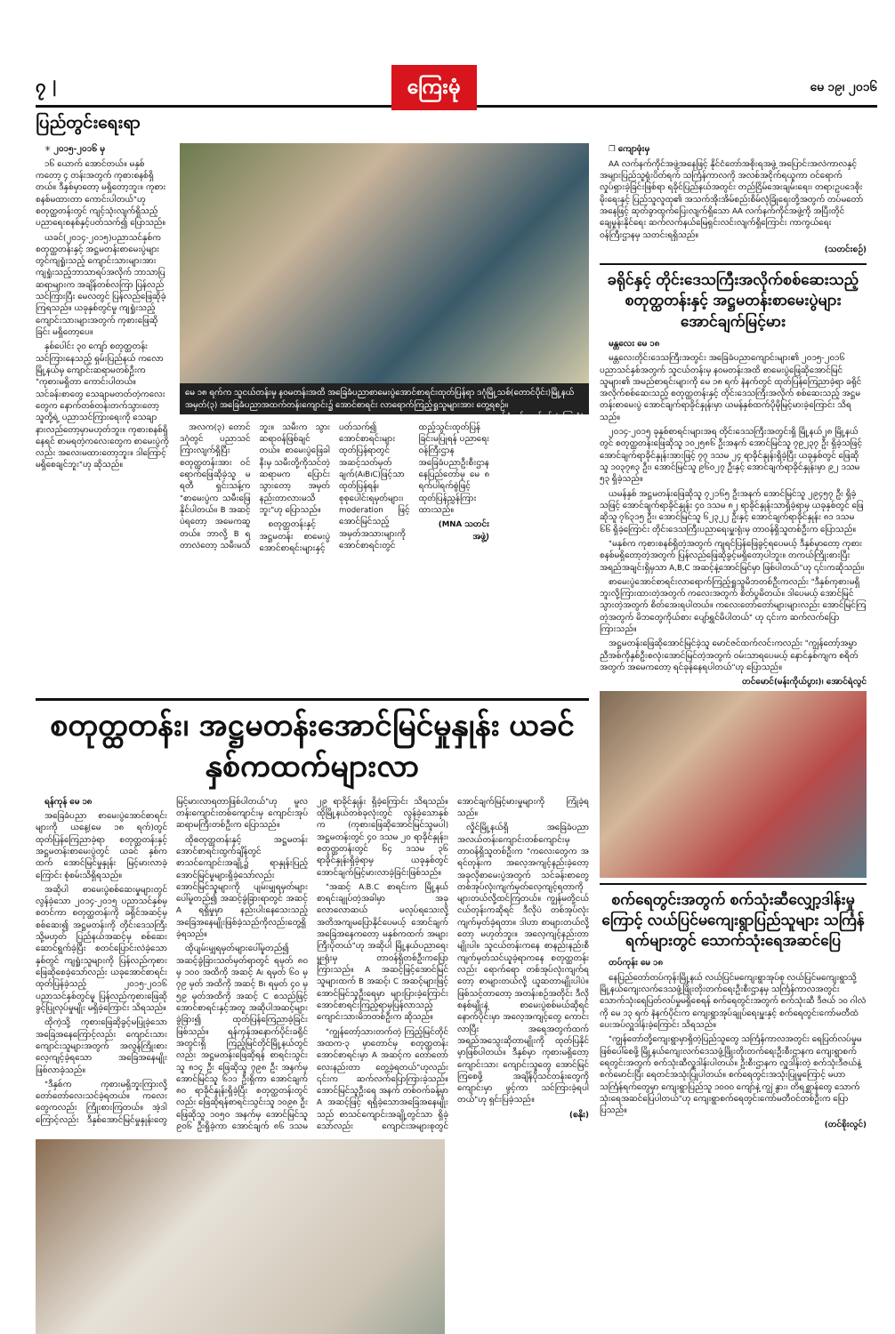၇ | ကြေးမုံ မေ ၁၉၊ ၂၀၁၆
ပြည်တွင်းရေးရာ
✳ ၂၀၁၅-၂၀၁၆ မှ
၁၆ ယောက် အောင်တယ်။ မနှစ်ကတော့ ၄ တန်းအတွက် ကုစားစနစ်ရှိတယ်။ ဒီနှစ်မှာတော့ မရှိတော့ဘူး။ ကုစားစနစ်မထားတာ ကောင်းပါတယ်"ဟု စတုတ္ထတန်းတွင် ကျင့်သုံးလျက်ရှိသည့် ပညာရေးစနစ်နှင့်ပတ်သက်၍ ပြောသည်။
ယခင်(၂၀၁၄-၂၀၁၅)ပညာသင်နှစ်က စတုတ္ထတန်းနှင့် အဋ္ဌမတန်းစာမေးပွဲများတွင်ကျရှုံးသည့် ကျောင်းသားများအား ကျရှုံးသည့်ဘာသာရပ်အလိုက် ဘာသာပြဆရာများက အချိန်တစ်လကြာ ပြန်လည်သင်ကြားပြီး မေလတွင် ပြန်လည်ဖြေဆိုခဲ့ကြရသည်။ ယခုနှစ်တွင်မူ ကျရှုံးသည့်ကျောင်းသားများအတွက် ကုစားဖြေဆိုခြင်း မရှိတော့ပေ။
နှစ်ပေါင်း ၃၀ ကျော် စတုတ္ထတန်းသင်ကြားနေသည့် ရှမ်းပြည်နယ် ကလောမြို့နယ်မှ ကျောင်းဆရာမတစ်ဦးက "ကုစားမရှိတာ ကောင်းပါတယ်။ သင်ခန်းစာတွေ သေချာမတတ်တဲ့ကလေးတွေက နောက်တစ်တန်းတက်သွားတော့ သူတို့ရဲ့ ပညာသင်ကြားရေးကို သေချာနားလည်တော့မှာမဟုတ်ဘူး။ ကုစားစနစ်ရှိနေရင် စာမရတဲ့ကလေးတွေက စာမေးပွဲကိုလည်း အလေးမထားတော့ဘူး။ ဒါကြောင့် မရှိစေချင်ဘူး"ဟု ဆိုသည်။
မေ ၁၈ ရက်က သူငယ်တန်းမှ န၀မတန်းအထိ အခြေခံပညာစာမေးပွဲအောင်စာရင်းထုတ်ပြန်ရာ ဒဂုံမြို့သစ်(တောင်ပိုင်း)မြို့နယ် အမှတ်(၃) အခြေခံပညာအထက်တန်းကျောင်း၌ အောင်စာရင်း လာရောက်ကြည့်ရှုသူများအား တွေ့ရစဉ်။ ဓာတ်ပုံ-ခင်မောင်ဝင်း(ကြေးမုံ)
အလက(၃) တောင်ဒဂုံတွင် ပညာသင်ကြားလျက်ရှိပြီး စတုတ္ထတန်းအား ဝင်ရောက်ဖြေဆိုခဲ့သူ မရတီ ရှင်းသန့်က "စာမေးပွဲက သမီးဖြေနိုင်ပါတယ်။ B အဆင့်ပဲရတော့ အမေကဆူတယ်။ ဘာလို့ B ရတာလဲတော့ သမီးမသိဘူး။ သမီးက သွားဆရာဝန်ဖြစ်ချင်တယ်။ စာမေးပွဲဖြေခါနီးမှ သမီးတို့ကိုသင်တဲ့ဆရာမက ပြောင်းသွားတော့ အမှတ်နည်းတာလားမသိဘူး"ဟု ပြောသည်။
စတုတ္ထတန်းနှင့် အဋ္ဌမတန်း စာမေးပွဲအောင်စာရင်းများနှင့်ပတ်သက်၍ အောင်စာရင်းများ ထုတ်ပြန်ရာတွင် အဆင့်သတ်မှတ်ချက်(A၊B၊C)ဖြင့်သာ ထုတ်ပြန်ရန်၊ စုစုပေါင်းရမှတ်များ၊ moderation ဖြင့် အောင်မြင်သည့် အမှတ်အသားများကို အောင်စာရင်းတွင် ထည့်သွင်းထုတ်ပြန်ခြင်းမပြုရန် ပညာရေးဝန်ကြီးဌာန အခြေခံပညာဦးစီးဌာန နေပြည်တော်မှ မေ ၈ ရက်ပါရက်စွဲဖြင့် ထုတ်ပြန်ညွှန်ကြားထားသည်။
(MNA သတင်းအဖွဲ့)
❒ ကျောဖုံးမှ
AA လက်နက်ကိုင်အဖွဲ့အနေဖြင့် နိုင်ငံတော်အစိုးရအဖွဲ့ အပြောင်းအလဲကာလနှင့် အများပြည်သူရုံးပိတ်ရက် သင်္ကြန်ကာလကို အလစ်အငိုက်ရယူကာ ဝင်ရောက်လှုပ်ရှားခဲ့ခြင်းဖြစ်ရာ ရခိုင်ပြည်နယ်အတွင်း တည်ငြိမ်အေးချမ်းရေး၊ တရားဥပဒေစိုးမိုးရေးနှင့် ပြည်သူလူထု၏ အသက်အိုးအိမ်စည်းစိမ်လုံခြုံရေးတို့အတွက် တပ်မတော်အနေဖြင့် ဆုတ်ခွာထွက်ပြေးလျက်ရှိသော AA လက်နက်ကိုင်အဖွဲ့ကို အပြီးတိုင်ချေမှုန်းနိုင်ရေး ဆက်လက်နယ်မြေရှင်းလင်းလျက်ရှိကြောင်း ကာကွယ်ရေးဝန်ကြီးဌာနမှ သတင်းရရှိသည်။
(သတင်းစဉ်)
ခရိုင်နှင့် တိုင်းဒေသကြီးအလိုက်စစ်ဆေးသည့် စတုတ္ထတန်းနှင့် အဋ္ဌမတန်းစာမေးပွဲများအောင်ချက်မြင့်မား
မန္တလေး မေ ၁၈
မန္တလေးတိုင်းဒေသကြီးအတွင်း အခြေခံပညာကျောင်းများ၏ ၂၀၁၅-၂၀၁၆ ပညာသင်နှစ်အတွက် သူငယ်တန်းမှ န၀မတန်းအထိ စာမေးပွဲဖြေဆိုအောင်မြင်သူများ၏ အမည်စာရင်းများကို မေ ၁၈ ရက် နံနက်တွင် ထုတ်ပြန်ကြေညာခဲ့ရာ ခရိုင်အလိုက်စစ်ဆေးသည့် စတုတ္ထတန်းနှင့် တိုင်းဒေသကြီးအလိုက် စစ်ဆေးသည့် အဋ္ဌမတန်းစာမေးပွဲ အောင်ချက်ရာခိုင်နှုန်းမှာ ယမန်နှစ်ထက်ပိုမိုမြင့်မားခဲ့ကြောင်း သိရသည်။
၂၀၁၄-၂၀၁၅ ခုနှစ်စာရင်းများအရ တိုင်းဒေသကြီးအတွင်းရှိ မြို့နယ်၂၈ မြို့နယ်တွင် စတုတ္ထတန်းဖြေဆိုသူ ၁၀၂၅၈၆ ဦးအနက် အောင်မြင်သူ ၇၉၂၃၇ ဦး ရှိခဲ့သဖြင့် အောင်ချက်ရာခိုင်နှုန်းအားဖြင့် ၇၇ ဒသမ ၂၄ ရာခိုင်နှုန်းရှိခဲ့ပြီး ယခုနှစ်တွင် ဖြေဆိုသူ ၁၀၃၇၈၃ ဦး၊ အောင်မြင်သူ ၉၆၀၂၇ ဦးနှင့် အောင်ချက်ရာခိုင်နှုန်းမှာ ၉၂ ဒသမ ၅၃ ရှိခဲ့သည်။
ယမန်နှစ် အဋ္ဌမတန်းဖြေဆိုသူ ၇၂၁၆၅ ဦးအနက် အောင်မြင်သူ ၂၉၄၅၇ ဦး ရှိခဲ့သဖြင့် အောင်ချက်ရာခိုင်နှုန်း ၄၀ ဒသမ ၈၂ ရာခိုင်နှုန်းသာရှိခဲ့ရာမှ ယခုနှစ်တွင် ဖြေဆိုသူ ၇၆၃၁၅ ဦး၊ အောင်မြင်သူ ၆၂၃၂၂ ဦးနှင့် အောင်ချက်ရာခိုင်နှုန်း ၈၁ ဒသမ ၆၆ ရှိခဲ့ကြောင်း တိုင်းဒေသကြီးပညာရေးမှူးရုံးမှ တာဝန်ရှိသူတစ်ဦးက ပြောသည်။
"မနှစ်က ကုစားစနစ်ရှိတဲ့အတွက် ကျရင်ပြန်ဖြေခွင့်ရပေမယ့် ဒီနှစ်မှာတော့ ကုစားစနစ်မရှိတော့တဲ့အတွက် ပြန်လည်ဖြေဆိုခွင့်မရှိတော့ပါဘူး။ တကယ်ကြိုးစားပြီး အရည်အချင်းရှိမှသာ A,B,C အဆင့်နဲ့အောင်မြင်မှာ ဖြစ်ပါတယ်"ဟု ၎င်းကဆိုသည်။
စာမေးပွဲအောင်စာရင်းလာရောက်ကြည့်ရှုသူမိဘတစ်ဦးကလည်း "ဒီနှစ်ကုစားမရှိဘူးလို့ကြားထားတဲ့အတွက် ကလေးအတွက် စိတ်ပူမိတယ်။ ဒါပေမယ့် အောင်မြင်သွားတဲ့အတွက် စိတ်အေးရပါတယ်။ ကလေးတော်တော်များများလည်း အောင်မြင်ကြတဲ့အတွက် မိဘတွေကိုယ်စား ပျော်ရွှင်မိပါတယ်" ဟု ၎င်းက ဆက်လက်ပြောကြားသည်။
အဋ္ဌမတန်းဖြေဆိုအောင်မြင်ခဲ့သူ မောင်ဇင်ထက်လင်းကလည်း "ကျွန်တော့်အမွှာညီအစ်ကိုနှစ်ဦးစလုံးအောင်မြင်တဲ့အတွက် ဝမ်းသာရပေမယ့် နောင်နှစ်ကျက စရိတ်အတွက် အမေကတော့ ရင်ခုန်နေရပါတယ်"ဟု ပြောသည်။
တင်မောင်(မန်းကိုယ်ပွား)၊ အောင်ရဲလွင်
စတုတ္ထတန်း၊ အဋ္ဌမတန်းအောင်မြင်မှုနှုန်း ယခင်နှစ်ကထက်များလာ
ရန်ကုန် မေ ၁၈
အခြေခံပညာ စာမေးပွဲအောင်စာရင်းများကို ယနေ့(မေ ၁၈ ရက်)တွင် ထုတ်ပြန်ကြေညာခဲ့ရာ စတုတ္ထတန်းနှင့် အဋ္ဌမတန်းစာမေးပွဲတွင် ယခင် နှစ်ကထက် အောင်မြင်မှုနှုန်း မြင့်မားလာခဲ့ကြောင်း စုံစမ်းသိရှိရသည်။
အဆိုပါ စာမေးပွဲစစ်ဆေးမှုများတွင် လွန်ခဲ့သော ၂၀၁၄-၂၀၁၅ ပညာသင်နှစ်မှစတင်ကာ စတုတ္ထတန်းကို ခရိုင်အဆင့်မှစစ်ဆေး၍ အဋ္ဌမတန်းကို တိုင်းဒေသကြီး သို့မဟုတ် ပြည်နယ်အဆင့်မှ စစ်ဆေးဆောင်ရွက်ခဲ့ပြီး စတင်ပြောင်းလဲခဲ့သောနှစ်တွင် ကျရှုံးသူများကို ပြန်လည်ကုစားဖြေဆိုစေခဲ့သော်လည်း ယခုအောင်စာရင်းထုတ်ပြန်ခဲ့သည့် ၂၀၁၅-၂၀၁၆ ပညာသင်နှစ်တွင်မူ ပြန်လည်ကုစားဖြေဆိုခွင့်ပြုလုပ်မှုမျိုး မရှိခဲ့ကြောင်း သိရသည်။
ထိုကဲ့သို့ ကုစားဖြေဆိုခွင့်မပြုခဲ့သောအခြေအနေကြောင့်လည်း ကျောင်းသား ကျောင်းသူများအတွက် အလွန်ကြိုးစားလေ့ကျင့်ခဲ့ရသော အခြေအနေမျိုး ဖြစ်လာခဲ့သည်။
"ဒီနှစ်က ကုစားမရှိဘူးကြားလို့ တော်တော်လေးသင်ခဲ့ရတယ်။ ကလေးတွေကလည်း ကြိုးစားကြတယ်။ အဲ့ဒါကြောင့်လည်း ဒီနှစ်အောင်မြင်မှုနှုန်းတွေ မြင့်မားလာရတာဖြစ်ပါတယ်"ဟု မူလတန်းကျောင်းတစ်ကျောင်းမှ ကျောင်းအုပ်ဆရာမကြီးတစ်ဦးက ပြောသည်။
ထိုစတုတ္ထတန်းနှင့် အဋ္ဌမတန်း အောင်စာရင်းထွက်ချိန်တွင် စာသင်ကျောင်းအချို့၌ ရာနှုန်းပြည့်အောင်မြင်မှုများရှိခဲ့သော်လည်း အောင်မြင်သူများကို ပျမ်းမျှရမှတ်များပေါ်မူတည်၍ အဆင့်ခွဲခြားရာတွင် အဆင့် A ရရှိမှုမှာ နည်းပါးနေသေးသည့် အခြေအနေမျိုးဖြစ်ခဲ့သည်ကိုလည်းတွေ့ရှိခဲ့ရသည်။
ထိုပျမ်းမျှရမှတ်များပေါ်မူတည်၍ အဆင့်ခွဲခြားသတ်မှတ်ရာတွင် ရမှတ် ၈၀ မှ ၁၀၀ အထိကို အဆင့် A၊ ရမှတ် ၆၀ မှ ၇၉ မှတ် အထိကို အဆင့် B၊ ရမှတ် ၄၀ မှ ၅၉ မှတ်အထိကို အဆင့် C စသည်ဖြင့် အောင်စာရင်းနှင့်အတူ အဆိုပါအဆင့်များခွဲခြား၍ ထုတ်ပြန်ကြေညာခဲ့ခြင်းဖြစ်သည်။ ရန်ကုန်အနောက်ပိုင်းခရိုင်အတွင်းရှိ ကြည့်မြင်တိုင်မြို့နယ်တွင်လည်း အဋ္ဌမတန်းဖြေဆိုရန် စာရင်းသွင်းသူ ၈၁၄ ဦး ဖြေဆိုသူ ၇၉၈ ဦး အနက်မှ အောင်မြင်သူ ၆၁၁ ဦးရှိကာ အောင်ချက် ၈၀ ရာခိုင်နှုန်းရှိခဲ့ပြီး စတုတ္ထတန်းတွင်လည်း ဖြေဆိုရန်စာရင်းသွင်းသူ ၁၀၉၈ ဦး ဖြေဆိုသူ ၁၀၅၀ အနက်မှ အောင်မြင်သူ ၉၀၆ ဦးရှိခဲ့ကာ အောင်ချက် ၈၆ ဒသမ ၂၉ ရာခိုင်နှုန်း ရှိခဲ့ကြောင်း သိရသည်။ ထိုမြို့နယ်တစ်ခုလုံးတွင် လွန်ခဲ့သောနှစ်က (ကုစားဖြေဆိုအောင်မြင်သူမပါ) အဋ္ဌမတန်းတွင် ၄၀ ဒသမ ၂၀ ရာခိုင်နှုန်း၊ စတုတ္ထတန်းတွင် ၆၄ ဒသမ ၃၆ ရာခိုင်နှုန်းရှိခဲ့ရာမှ ယခုနှစ်တွင် အောင်ချက်မြင့်မားလာခဲ့ခြင်းဖြစ်သည်။
"အဆင့် A.B.C စာရင်းက မြို့နယ်စာရင်းချုပ်တဲ့အခါမှာ အခုလောလောဆယ် မလုပ်ရသေးလို့ အတိအကျမပြောနိုင်ပေမယ့် အောင်ချက်အခြေအနေကတော့ မနှစ်ကထက် အများကြီးပိုတယ်"ဟု အဆိုပါ မြို့နယ်ပညာရေးမှူးရုံးမှ တာဝန်ရှိတစ်ဦးကပြောကြားသည်။ A အဆင့်ဖြင့်အောင်မြင်သူများထက် B အဆင့်၊ C အဆင့်များဖြင့် အောင်မြင်သူဦးရေမှာ များပြားခဲ့ကြောင်း အောင်စာရင်းကြည့်ရာမှပြန်လာသည့် ကျောင်းသားမိဘတစ်ဦးက ဆိုသည်။
"ကျွန်တော့်သားတက်တဲ့ ကြည့်မြင်တိုင် အထက-၃ မှာတောင်မှ စတုတ္ထတန်းအောင်စာရင်းမှာ A အဆင့်က တော်တော်လေးနည်းတာ တွေ့ခဲ့ရတယ်"ဟုလည်း ၎င်းက ဆက်လက်ပြောကြားခဲ့သည်။ အောင်မြင်သူဦးရေ အနက် တစ်ဝက်ခန့်မှာ A အဆင့်ဖြင့် ရရှိခဲ့သောအခြေအနေမျိုးသည် စာသင်ကျောင်းအချို့တွင်သာ ရှိခဲ့သော်လည်း ကျောင်းအများစုတွင် အောင်ချက်မြင့်မားမှုများကို ကြုံခဲ့ရသည်။
လှိုင်မြို့နယ်ရှိ အခြေခံပညာ အလယ်တန်းကျောင်းတစ်ကျောင်းမှ တာဝန်ရှိသူတစ်ဦးက "ကလေးတွေက အရင်တုန်းက အလေ့အကျင့်နည်းခဲ့တော့ အခုလိုစာမေးပွဲအတွက် သင်ခန်းစာတွေ တစ်အုပ်လုံးကျက်မှတ်လေ့ကျင့်ရတာကို များတယ်လို့ထင်ကြတယ်။ ကျွန်မတို့ငယ်ငယ်တုန်းကဆိုရင် ဒီလိုပဲ တစ်အုပ်လုံးကျက်မှတ်ခဲ့ရတာ။ ဒါဟာ စာများတယ်လို့တော့ မဟုတ်ဘူး။ အလေ့ကျင့်နည်းတာမျိုးပါ။ သူငယ်တန်းကနေ စာနည်းနည်းစီ ကျက်မှတ်သင်ယူခဲ့ရာကနေ စတုတ္ထတန်းလည်း ရောက်ရော တစ်အုပ်လုံးကျက်ရတော့ စာများတယ်လို့ ယူဆတာမျိုးပါပဲ။ ဖြစ်သင့်တာတော့ အတန်းစဉ်အတိုင်း ဒီလိုစနစ်မျိုးနဲ့ စာမေးပွဲစစ်မယ်ဆိုရင် နောက်ပိုင်းမှာ အလေ့အကျင့်တွေ ကောင်းလာပြီး အရေအတွက်ထက် အရည်အသွေးဆိုတာမျိုးကို ထုတ်ပြနိုင်မှာဖြစ်ပါတယ်။ ဒီနှစ်မှာ ကုစားမရှိတော့ ကျောင်းသား ကျောင်းသူတွေ အောင်မြင်ကြစေဖို့ အချိန်ပိုသင်တန်းတွေကို ကျောင်းမှာ ဖွင့်ကာ သင်ကြားခဲ့ရပါတယ်"ဟု ရှင်းပြခဲ့သည်။
(စနိုး)
စက်ရေတွင်းအတွက် စက်သုံးဆီလျှော့ဒါန်းမှုကြောင့် လယ်ပြင်မကျေးရွာပြည်သူများ သင်္ကြန်ရက်များတွင် သောက်သုံးရေအဆင်ပြေ
တပ်ကုန်း မေ ၁၈
နေပြည်တော်တပ်ကုန်းမြို့နယ် လယ်ပြင်မကျေးရွာအုပ်စု လယ်ပြင်မကျေးရွာသို့ မြို့နယ်ကျေးလက်ဒေသဖွံ့ဖြိုးတိုးတက်ရေးဦးစီးဌာနမှ သင်္ကြန်ကာလအတွင်း သောက်သုံးရေပြတ်လပ်မှုမရှိစေရန် စက်ရေတွင်းအတွက် စက်သုံးဆီ ဒီဇယ် ၁၀ ဂါလံကို မေ ၁၃ ရက် နံနက်ပိုင်းက ကျေးရွာအုပ်ချုပ်ရေးမှူးနှင့် စက်ရေတွင်းကော်မတီထံ ပေးအပ်လှူဒါန်းခဲ့ကြောင်း သိရသည်။
"ကျွန်တော်တို့ကျေးရွာမှာရှိတဲ့ပြည်သူတွေ သင်္ကြန်ကာလအတွင်း ရေပြတ်လပ်မှုမဖြစ်ပေါ်စေဖို့ မြို့နယ်ကျေးလက်ဒေသဖွံ့ဖြိုးတိုးတက်ရေးဦးစီးဌာနက ကျေးရွာစက်ရေတွင်းအတွက် စက်သုံးဆီလှူဒါန်းပါတယ်။ ဦးစီးဌာနက လှူဒါန်းတဲ့ စက်သုံးဒီဇယ်နဲ့စက်မောင်းပြီး ရေတင်အသုံးပြုပါတယ်။ စက်ရေတွင်းအသုံးပြုမှုကြောင့် မဟာသင်္ကြန်ရက်တွေမှာ ကျေးရွာပြည်သူ ၁၀၀၀ ကျော်နဲ့ ကျွဲ နွား၊ တိရစ္ဆာန်တွေ သောက်သုံးရေအဆင်ပြေပါတယ်"ဟု ကျေးရွာစက်ရေတွင်းကော်မတီဝင်တစ်ဦးက ပြောပြသည်။
(တင်စိုးလွင်)